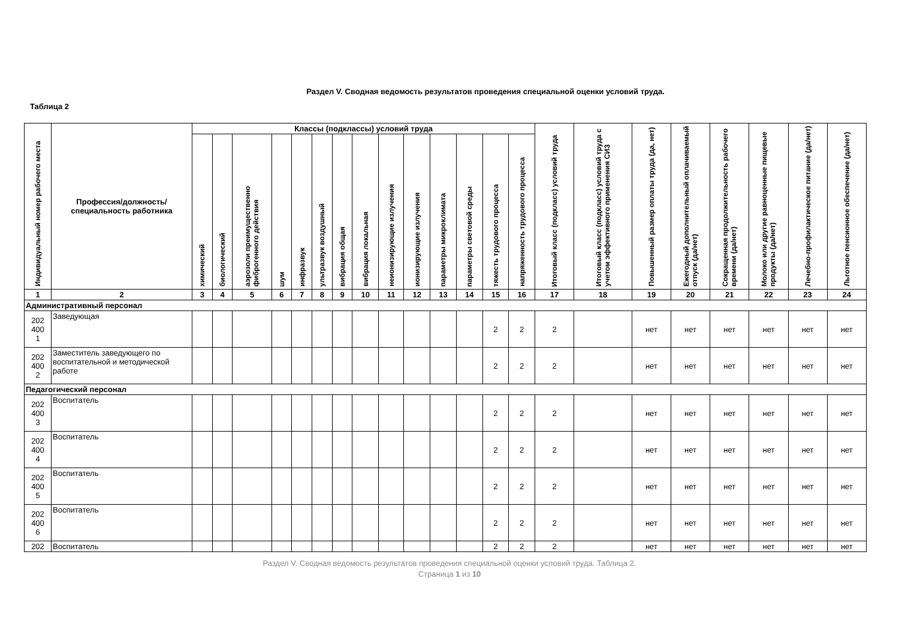Раздел V. Сводная ведомость результатов проведения специальной оценки условий труда.
Таблица 2
| Индивидуальный номер рабочего места | Профессия/должность/ специальность работника | Классы (подклассы) условий труда | | | | | | | | | | | | | | Итоговый класс (подкласс) условий труда | Итоговый класс (подкласс) условий труда с учетом эффективного применения СИЗ | Повышенный размер оплаты труда (да, нет) | Ежегодный дополнительный оплачиваемый отпуск (да/нет) | Сокращенная продолжительность рабочего времени (да/нет) | Молоко или другие равноценные пищевые продукты (да/нет) | Лечебно-профилактическое питание (да/нет) | Льготное пенсионное обеспечение (да/нет) |
| --- | --- | --- | --- | --- | --- | --- | --- | --- | --- | --- | --- | --- | --- | --- | --- | --- | --- | --- | --- | --- | --- | --- | --- |
| | | химический | биологический | аэрозоли преимущественно фиброгенного действия | шум | инфразвук | ультразвук воздушный | вибрация общая | вибрация локальная | неионизирующие излучения | ионизирующие излучения | параметры микроклимата | параметры световой среды | тяжесть трудового процесса | напряженность трудового процесса | | | | | | | | |
| 1 | 2 | 3 | 4 | 5 | 6 | 7 | 8 | 9 | 10 | 11 | 12 | 13 | 14 | 15 | 16 | 17 | 18 | 19 | 20 | 21 | 22 | 23 | 24 |
| Административный персонал | | | | | | | | | | | | | | | | | | | | | | | |
| 202 400 1 | Заведующая | | | | | | | | | | | | | 2 | 2 | 2 | | нет | нет | нет | нет | нет | нет |
| 202 400 2 | Заместитель заведующего по воспитательной и методической работе | | | | | | | | | | | | | 2 | 2 | 2 | | нет | нет | нет | нет | нет | нет |
| Педагогический персонал | | | | | | | | | | | | | | | | | | | | | | | |
| 202 400 3 | Воспитатель | | | | | | | | | | | | | 2 | 2 | 2 | | нет | нет | нет | нет | нет | нет |
| 202 400 4 | Воспитатель | | | | | | | | | | | | | 2 | 2 | 2 | | нет | нет | нет | нет | нет | нет |
| 202 400 5 | Воспитатель | | | | | | | | | | | | | 2 | 2 | 2 | | нет | нет | нет | нет | нет | нет |
| 202 400 6 | Воспитатель | | | | | | | | | | | | | 2 | 2 | 2 | | нет | нет | нет | нет | нет | нет |
| 202 | Воспитатель | | | | | | | | | | | | | 2 | 2 | 2 | | нет | нет | нет | нет | нет | нет |
Раздел V. Сводная ведомость результатов проведения специальной оценки условий труда. Таблица 2.
Страница 1 из 10